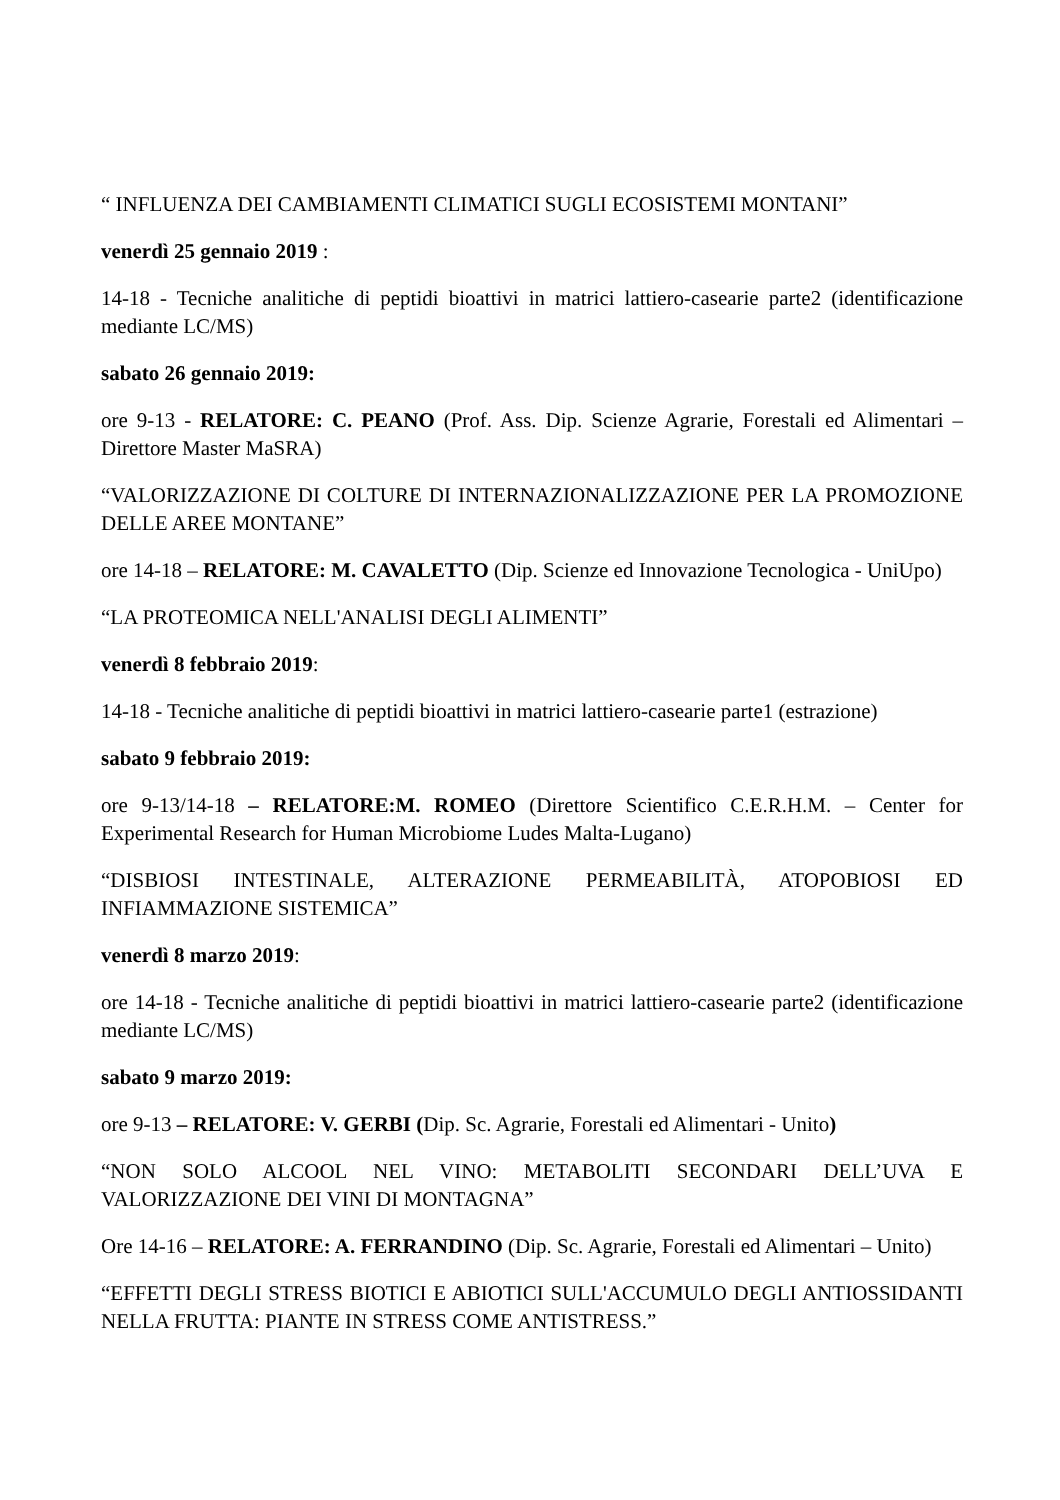“ INFLUENZA DEI CAMBIAMENTI CLIMATICI SUGLI ECOSISTEMI MONTANI”
venerdì 25 gennaio 2019 :
14-18 - Tecniche analitiche di peptidi bioattivi in matrici lattiero-casearie parte2 (identificazione mediante LC/MS)
sabato 26 gennaio 2019:
ore 9-13 - RELATORE: C. PEANO (Prof. Ass. Dip. Scienze Agrarie, Forestali ed Alimentari – Direttore Master MaSRA)
“VALORIZZAZIONE DI COLTURE DI INTERNAZIONALIZZAZIONE PER LA PROMOZIONE DELLE AREE MONTANE”
ore 14-18 – RELATORE: M. CAVALETTO (Dip. Scienze ed Innovazione Tecnologica - UniUpo)
“LA PROTEOMICA NELL'ANALISI DEGLI ALIMENTI”
venerdì 8 febbraio 2019:
14-18 - Tecniche analitiche di peptidi bioattivi in matrici lattiero-casearie parte1 (estrazione)
sabato 9 febbraio 2019:
ore 9-13/14-18 – RELATORE:M. ROMEO (Direttore Scientifico C.E.R.H.M. – Center for Experimental Research for Human Microbiome Ludes Malta-Lugano)
“DISBIOSI INTESTINALE, ALTERAZIONE PERMEABILITÀ, ATOPOBIOSI ED INFIAMMAZIONE SISTEMICA”
venerdì 8 marzo 2019:
ore 14-18 - Tecniche analitiche di peptidi bioattivi in matrici lattiero-casearie parte2 (identificazione mediante LC/MS)
sabato 9 marzo 2019:
ore 9-13 – RELATORE: V. GERBI (Dip. Sc. Agrarie, Forestali ed Alimentari - Unito)
“NON SOLO ALCOOL NEL VINO: METABOLITI SECONDARI DELL’UVA E VALORIZZAZIONE DEI VINI DI MONTAGNA”
Ore 14-16 – RELATORE: A. FERRANDINO (Dip. Sc. Agrarie, Forestali ed Alimentari – Unito)
“EFFETTI DEGLI STRESS BIOTICI E ABIOTICI SULL'ACCUMULO DEGLI ANTIOSSIDANTI NELLA FRUTTA: PIANTE IN STRESS COME ANTISTRESS.”